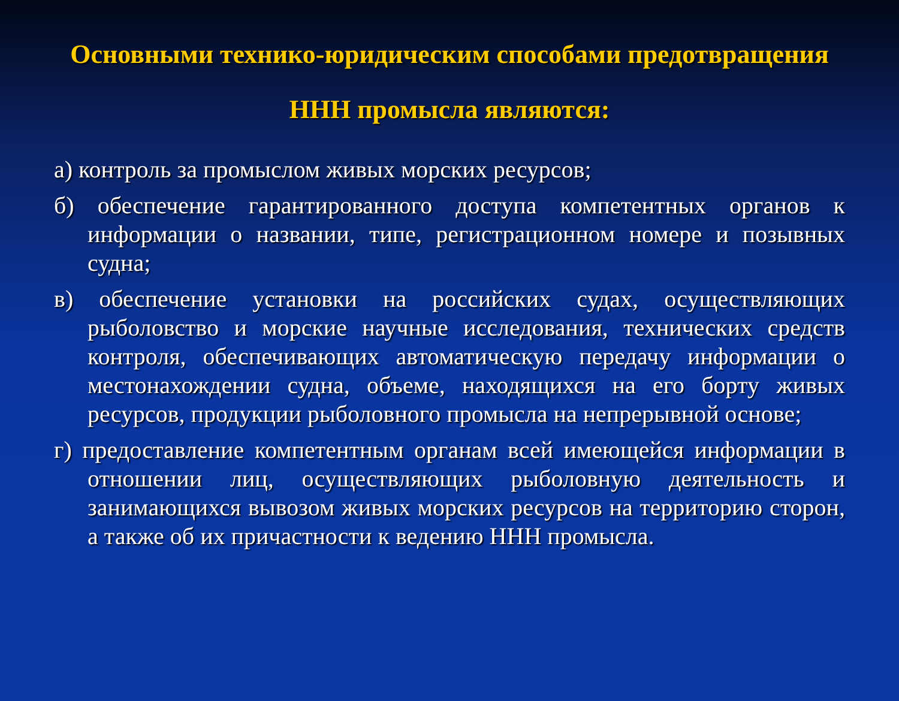Основными технико-юридическим способами предотвращения ННН промысла являются:
а) контроль за промыслом живых морских ресурсов;
б) обеспечение гарантированного доступа компетентных органов к информации о названии, типе, регистрационном номере и позывных судна;
в) обеспечение установки на российских судах, осуществляющих рыболовство и морские научные исследования, технических средств контроля, обеспечивающих автоматическую передачу информации о местонахождении судна, объеме, находящихся на его борту живых ресурсов, продукции рыболовного промысла на непрерывной основе;
г) предоставление компетентным органам всей имеющейся информации в отношении лиц, осуществляющих рыболовную деятельность и занимающихся вывозом живых морских ресурсов на территорию сторон, а также об их причастности к ведению ННН промысла.